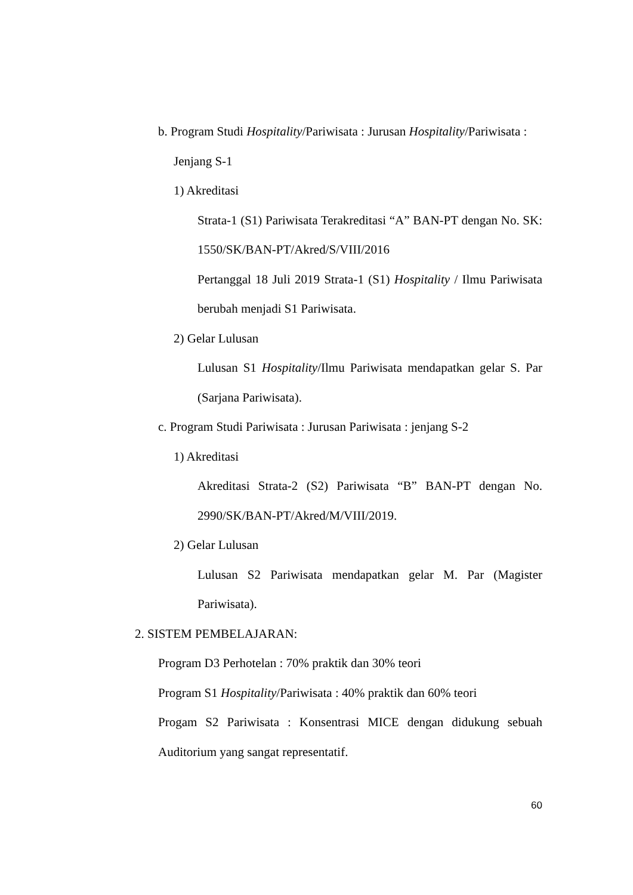b. Program Studi Hospitality/Pariwisata : Jurusan Hospitality/Pariwisata :
Jenjang S-1
1) Akreditasi
Strata-1 (S1) Pariwisata Terakreditasi “A” BAN-PT dengan No. SK: 1550/SK/BAN-PT/Akred/S/VIII/2016
Pertanggal 18 Juli 2019 Strata-1 (S1) Hospitality / Ilmu Pariwisata berubah menjadi S1 Pariwisata.
2) Gelar Lulusan
Lulusan S1 Hospitality/Ilmu Pariwisata mendapatkan gelar S. Par (Sarjana Pariwisata).
c. Program Studi Pariwisata : Jurusan Pariwisata : jenjang S-2
1) Akreditasi
Akreditasi Strata-2 (S2) Pariwisata “B” BAN-PT dengan No. 2990/SK/BAN-PT/Akred/M/VIII/2019.
2) Gelar Lulusan
Lulusan S2 Pariwisata mendapatkan gelar M. Par (Magister Pariwisata).
2. SISTEM PEMBELAJARAN:
Program D3 Perhotelan : 70% praktik dan 30% teori
Program S1 Hospitality/Pariwisata : 40% praktik dan 60% teori
Progam S2 Pariwisata : Konsentrasi MICE dengan didukung sebuah Auditorium yang sangat representatif.
60